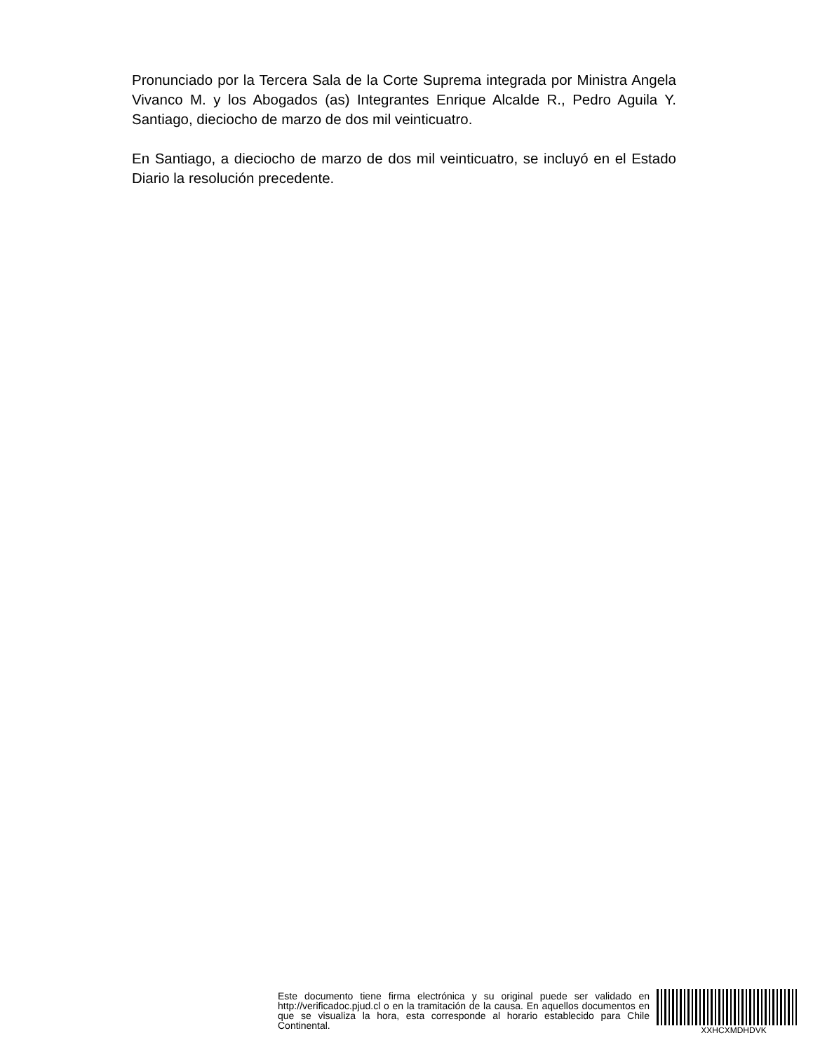Pronunciado por la Tercera Sala de la Corte Suprema integrada por Ministra Angela Vivanco M. y los Abogados (as) Integrantes Enrique Alcalde R., Pedro Aguila Y. Santiago, dieciocho de marzo de dos mil veinticuatro.
En Santiago, a dieciocho de marzo de dos mil veinticuatro, se incluyó en el Estado Diario la resolución precedente.
Este documento tiene firma electrónica y su original puede ser validado en http://verificadoc.pjud.cl o en la tramitación de la causa. En aquellos documentos en que se visualiza la hora, esta corresponde al horario establecido para Chile Continental.
XXHCXMDHDVK